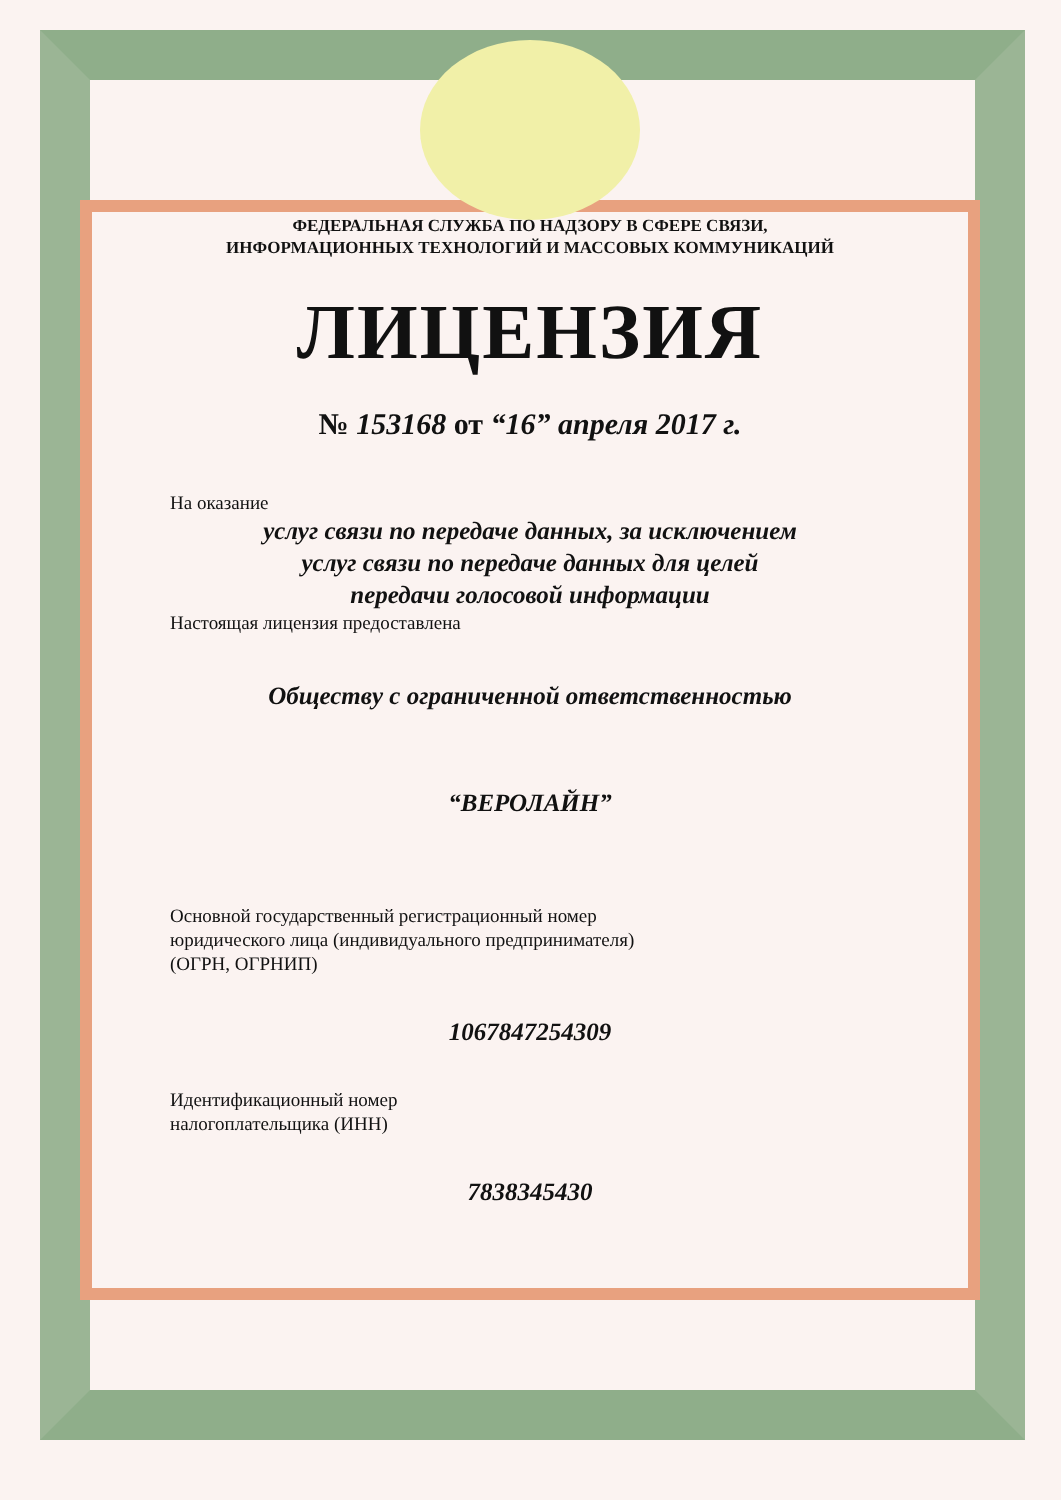ФЕДЕРАЛЬНАЯ СЛУЖБА ПО НАДЗОРУ В СФЕРЕ СВЯЗИ,
ИНФОРМАЦИОННЫХ ТЕХНОЛОГИЙ И МАССОВЫХ КОММУНИКАЦИЙ
ЛИЦЕНЗИЯ
№ 153168 от “16” апреля 2017 г.
На оказание
услуг связи по передаче данных, за исключением
услуг связи по передаче данных для целей
передачи голосовой информации
Настоящая лицензия предоставлена
Обществу с ограниченной ответственностью
“ВЕРОЛАЙН”
Основной государственный регистрационный номер
юридического лица (индивидуального предпринимателя)
(ОГРН, ОГРНИП)
1067847254309
Идентификационный номер
налогоплательщика (ИНН)
7838345430